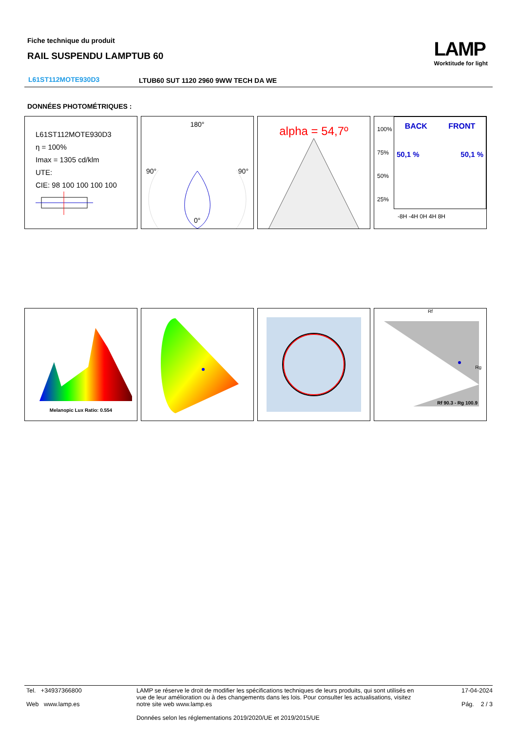Fiche technique du produit
RAIL SUSPENDU LAMPTUB 60
LAMP
Worktitude for light
L61ST112MOTE930D3
LTUB60 SUT 1120 2960 9WW TECH DA WE
DONNÉES PHOTOMÉTRIQUES :
L61ST112MOTE930D3
η = 100%
Imax = 1305 cd/klm
UTE:
CIE: 98 100 100 100 100
180°
90° 90°
0°
alpha = 54,7º
100%
75%
50%
25%
BACK FRONT
50,1 % 50,1 %
-8H -4H 0H 4H 8H
Melanopic Lux Ratio: 0.554 Rf
Rg
Rf 90.3 - Rg 100.9
Tel. +34937366800
Web www.lamp.es
LAMP se réserve le droit de modifier les spécifications techniques de leurs produits, qui sont utilisés en vue de leur amélioration ou à des changements dans les lois. Pour consulter les actualisations, visitez notre site web www.lamp.es
Données selon les réglementations 2019/2020/UE et 2019/2015/UE
17-04-2024
Pág. 2 / 3